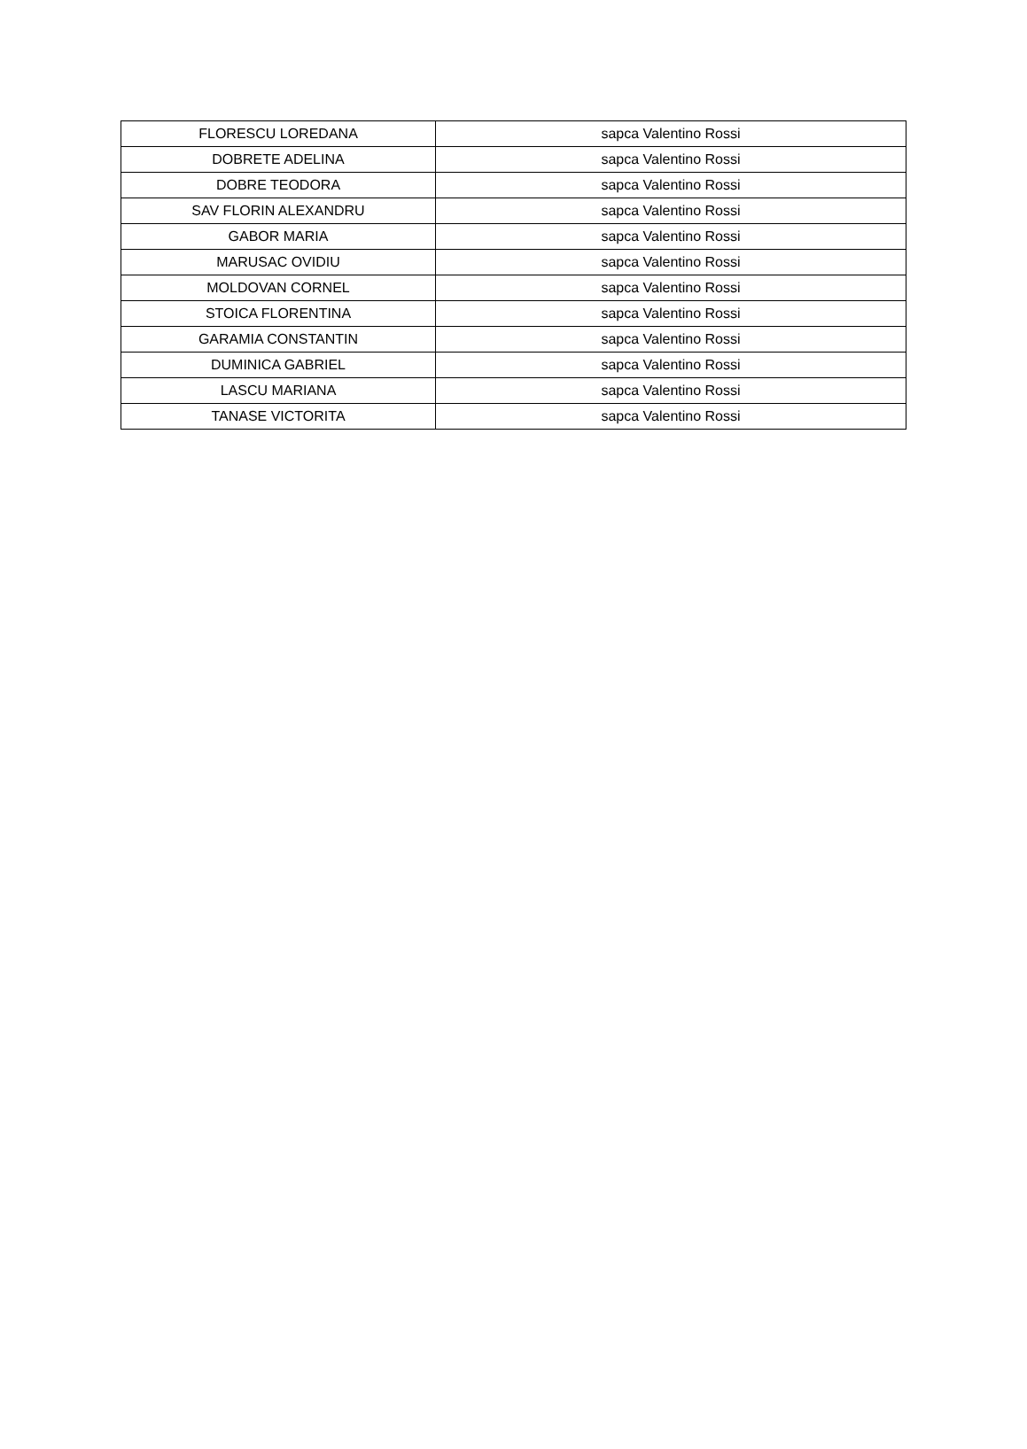| FLORESCU LOREDANA | sapca Valentino Rossi |
| DOBRETE ADELINA | sapca Valentino Rossi |
| DOBRE TEODORA | sapca Valentino Rossi |
| SAV FLORIN ALEXANDRU | sapca Valentino Rossi |
| GABOR MARIA | sapca Valentino Rossi |
| MARUSAC OVIDIU | sapca Valentino Rossi |
| MOLDOVAN CORNEL | sapca Valentino Rossi |
| STOICA FLORENTINA | sapca Valentino Rossi |
| GARAMIA CONSTANTIN | sapca Valentino Rossi |
| DUMINICA GABRIEL | sapca Valentino Rossi |
| LASCU MARIANA | sapca Valentino Rossi |
| TANASE VICTORITA | sapca Valentino Rossi |